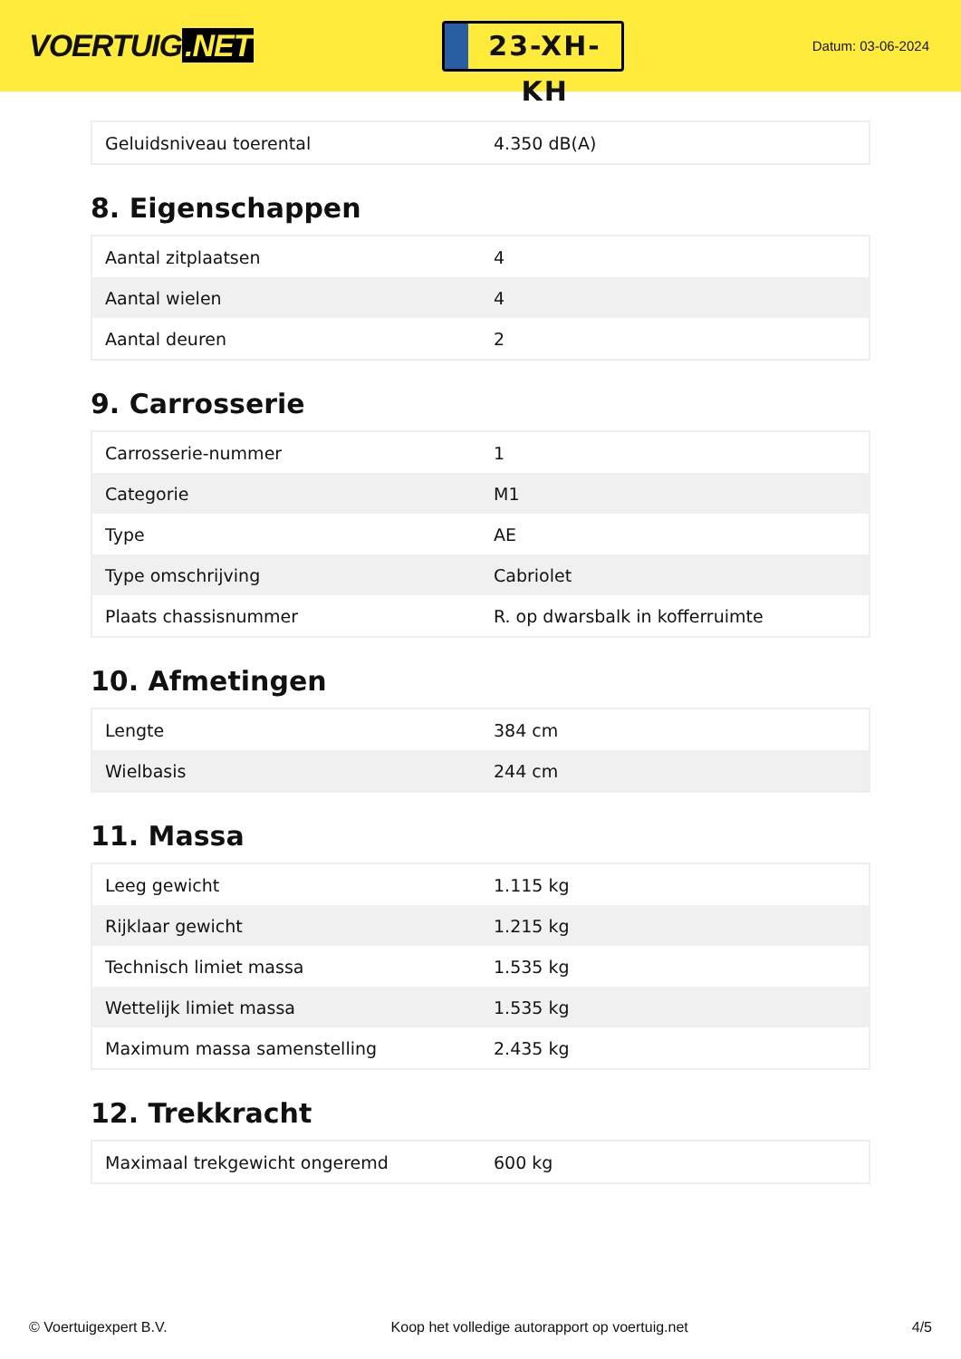VOERTUIG.NET
23-XH-KH
Datum: 03-06-2024
| Geluidsniveau toerental | 4.350 dB(A) |
8. Eigenschappen
| Aantal zitplaatsen | 4 |
| Aantal wielen | 4 |
| Aantal deuren | 2 |
9. Carrosserie
| Carrosserie-nummer | 1 |
| Categorie | M1 |
| Type | AE |
| Type omschrijving | Cabriolet |
| Plaats chassisnummer | R. op dwarsbalk in kofferruimte |
10. Afmetingen
| Lengte | 384 cm |
| Wielbasis | 244 cm |
11. Massa
| Leeg gewicht | 1.115 kg |
| Rijklaar gewicht | 1.215 kg |
| Technisch limiet massa | 1.535 kg |
| Wettelijk limiet massa | 1.535 kg |
| Maximum massa samenstelling | 2.435 kg |
12. Trekkracht
| Maximaal trekgewicht ongeremd | 600 kg |
© Voertuigexpert B.V. Koop het volledige autorapport op voertuig.net 4/5